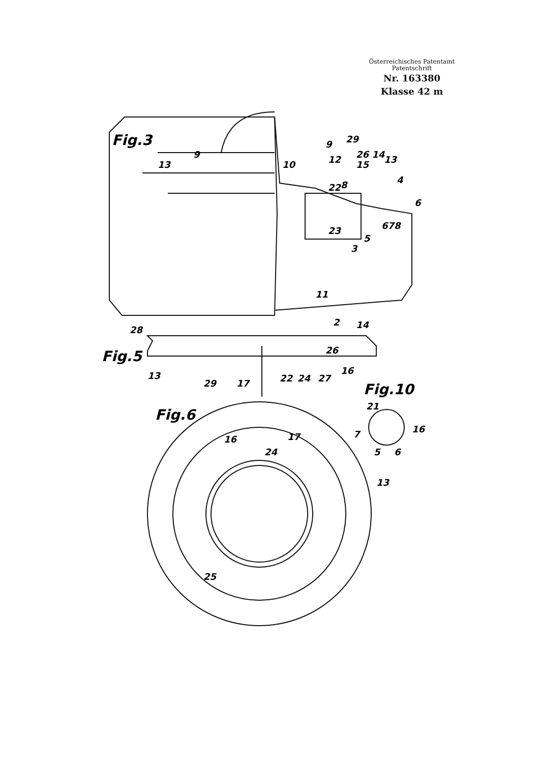Österreichisches Patentamt
Patentschrift
Nr. 163380
Klasse 42 m
Fig.3
Fig.5
Fig.6
Fig.10
9
13
10
9
29
12
26 14
15
13
22
8
4
6
678
23
5
3
11
2
28
14
26
13
29
17
22
24
27
16
16
17
24
13
25
21
7
16
5
6